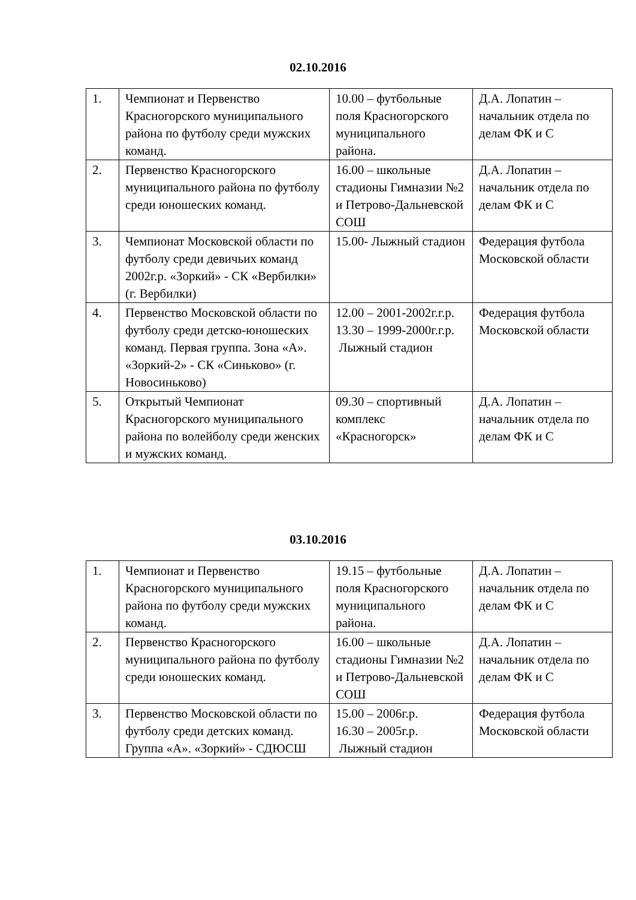02.10.2016
| 1. | Чемпионат и Первенство Красногорского муниципального района по футболу среди мужских команд. | 10.00 – футбольные поля Красногорского муниципального района. | Д.А. Лопатин – начальник отдела по делам ФК и С |
| 2. | Первенство Красногорского муниципального района по футболу среди юношеских команд. | 16.00 – школьные стадионы Гимназии №2 и Петрово-Дальневской СОШ | Д.А. Лопатин – начальник отдела по делам ФК и С |
| 3. | Чемпионат Московской области по футболу среди девичьих команд 2002г.р. «Зоркий» - СК «Вербилки» (г. Вербилки) | 15.00- Лыжный стадион | Федерация футбола Московской области |
| 4. | Первенство Московской области по футболу среди детско-юношеских команд. Первая группа. Зона «А». «Зоркий-2» - СК «Синьково» (г. Новосиньково) | 12.00 – 2001-2002г.г.р. 13.30 – 1999-2000г.г.р. Лыжный стадион | Федерация футбола Московской области |
| 5. | Открытый Чемпионат Красногорского муниципального района по волейболу среди женских и мужских команд. | 09.30 – спортивный комплекс «Красногорск» | Д.А. Лопатин – начальник отдела по делам ФК и С |
03.10.2016
| 1. | Чемпионат и Первенство Красногорского муниципального района по футболу среди мужских команд. | 19.15 – футбольные поля Красногорского муниципального района. | Д.А. Лопатин – начальник отдела по делам ФК и С |
| 2. | Первенство Красногорского муниципального района по футболу среди юношеских команд. | 16.00 – школьные стадионы Гимназии №2 и Петрово-Дальневской СОШ | Д.А. Лопатин – начальник отдела по делам ФК и С |
| 3. | Первенство Московской области по футболу среди детских команд. Группа «А». «Зоркий» - СДЮСШ | 15.00 – 2006г.р. 16.30 – 2005г.р. Лыжный стадион | Федерация футбола Московской области |